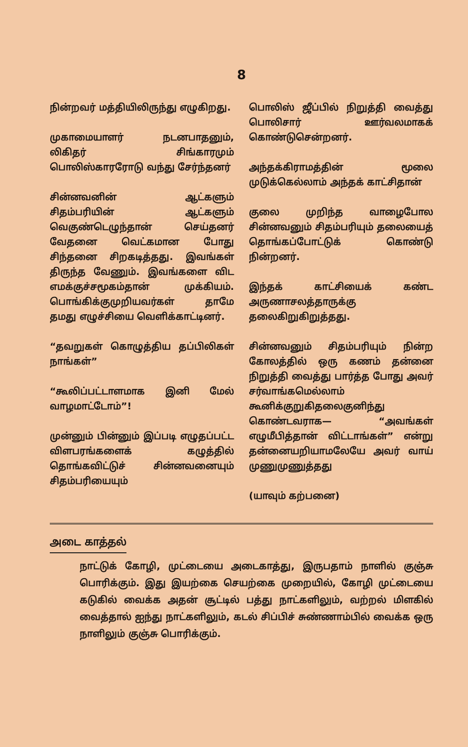8
நின்றவர் மத்தியிலிருந்து எழுகிறது.
முகாமையாளர் நடனபாதனும், லிகிதர் சிங்காரமும் பொலிஸ்காரரோடு வந்து சேர்ந்தனர்
சின்னவனின் ஆட்களும் சிதம்பரியின் ஆட்களும் வெகுண்டெழுந்தான் செய்தனர் வேதனை வெட்கமான போது சிந்தனை சிறகடித்தது. இவங்கள் திருந்த வேணும். இவங்களை விட எமக்குச்சமூகம்தான் முக்கியம். பொங்கிக்குமுறியவர்கள் தாமே தமது எழுச்சியை வெளிக்காட்டினர்.
“தவறுகள் கொழுத்திய தப்பிலிகள் நாங்கள்”
“கூலிப்பட்டாளமாக இனி மேல் வாழமாட்டோம்”!
முன்னும் பின்னும் இப்படி எழுதப்பட்ட விளபரங்களைக் கழுத்தில் தொங்கவிட்டுச் சின்னவனையும் சிதம்பரியையும்
பொலிஸ் ஜீப்பில் நிறுத்தி வைத்து பொலிசார் ஊர்வலமாகக் கொண்டுசென்றனர்.
அந்தக்கிராமத்தின் மூலை முடுக்கெல்லாம் அந்தக் காட்சிதான்
குலை முறிந்த வாழைபோல சின்னவனும் சிதம்பரியும் தலையைத் தொங்கப்போட்டுக் கொண்டு நின்றனர்.
இந்தக் காட்சியைக் கண்ட அருணாசலத்தாருக்கு தலைகிறுகிறுத்தது.
சின்னவனும் சிதம்பரியும் நின்ற கோலத்தில் ஒரு கணம் தன்னை நிறுத்தி வைத்து பார்த்த போது அவர் சர்வாங்கமெல்லாம் கூனிக்குறுகிதலைகுனிந்து கொண்டவராக— “அவங்கள் எழுமீபித்தான் விட்டாங்கள்” என்று தன்னையறியாமலேயே அவர் வாய் முணுமுணுத்தது
(யாவும் கற்பனை)
அடை காத்தல்
நாட்டுக் கோழி, முட்டையை அடைகாத்து, இருபதாம் நாளில் குஞ்சு பொரிக்கும். இது இயற்கை செயற்கை முறையில், கோழி முட்டையை கடுகில் வைக்க அதன் சூட்டில் பத்து நாட்களிலும், வற்றல் மிளகில் வைத்தால் ஐந்து நாட்களிலும், கடல் சிப்பிச் சுண்ணாம்பில் வைக்க ஒரு நாளிலும் குஞ்சு பொரிக்கும்.